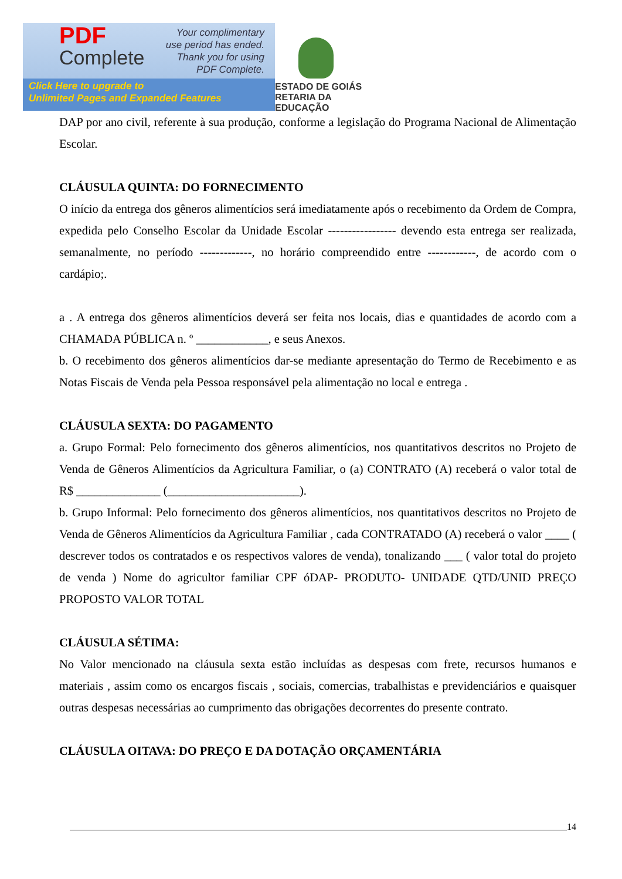PDF
Complete
Your complimentary
use period has ended.
Thank you for using
PDF Complete.
Click Here to upgrade to
Unlimited Pages and Expanded Features
ESTADO DE GOIÁS
RETARIA DA EDUCAÇÃO
DAP por ano civil, referente à sua produção, conforme a legislação do Programa Nacional de Alimentação Escolar.
CLÁUSULA QUINTA: DO FORNECIMENTO
O início da entrega dos gêneros alimentícios será imediatamente após o recebimento da Ordem de Compra, expedida pelo Conselho Escolar da Unidade Escolar ----------------- devendo esta entrega ser realizada, semanalmente, no período -------------, no horário compreendido entre ------------, de acordo com o cardápio;.
a . A entrega dos gêneros alimentícios deverá ser feita nos locais, dias e quantidades de acordo com a CHAMADA PÚBLICA n. º ____________, e seus Anexos.
b. O recebimento dos gêneros alimentícios dar-se mediante apresentação do Termo de Recebimento e as Notas Fiscais de Venda pela Pessoa responsável pela alimentação no local e entrega .
CLÁUSULA SEXTA: DO PAGAMENTO
a. Grupo Formal: Pelo fornecimento dos gêneros alimentícios, nos quantitativos descritos no Projeto de Venda de Gêneros Alimentícios da Agricultura Familiar, o (a) CONTRATO (A) receberá o valor total de R$ ______________ (______________________).
b. Grupo Informal: Pelo fornecimento dos gêneros alimentícios, nos quantitativos descritos no Projeto de Venda de Gêneros Alimentícios da Agricultura Familiar , cada CONTRATADO (A) receberá o valor ____ ( descrever todos os contratados e os respectivos valores de venda), tonalizando ___ ( valor total do projeto de venda ) Nome do agricultor familiar CPF óDAP- PRODUTO- UNIDADE QTD/UNID PREÇO PROPOSTO VALOR TOTAL
CLÁUSULA SÉTIMA:
No Valor mencionado na cláusula sexta estão incluídas as despesas com frete, recursos humanos e materiais , assim como os encargos fiscais , sociais, comercias, trabalhistas e previdenciários e quaisquer outras despesas necessárias ao cumprimento das obrigações decorrentes do presente contrato.
CLÁUSULA OITAVA: DO PREÇO E DA DOTAÇÃO ORÇAMENTÁRIA
14